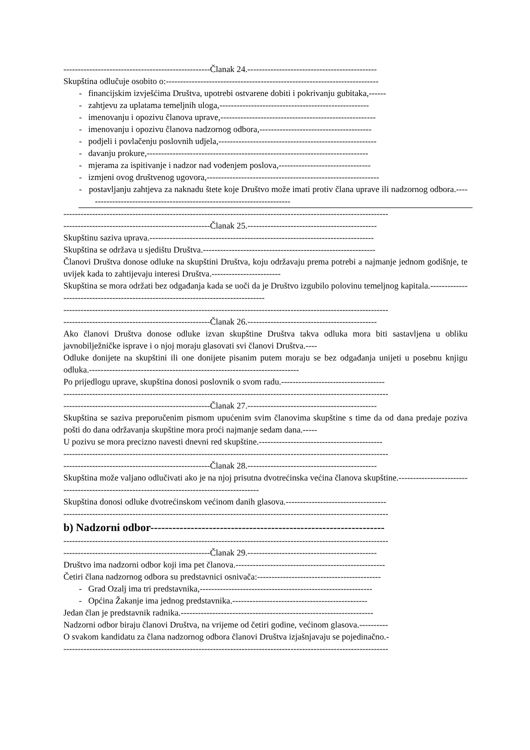---------------------------------------------------Članak 24.---------------------------------------------
Skupština odlučuje osobito o:--------------------------------------------------------------------------
- financijskim izvješćima Društva, upotrebi ostvarene dobiti i pokrivanju gubitaka,------
- zahtjevu za uplatama temeljnih uloga,----------------------------------------------------
- imenovanju i opozivu članova uprave,------------------------------------------------------
- imenovanju i opozivu članova nadzornog odbora,---------------------------------------
- podjeli i povlačenju poslovnih udjela,-------------------------------------------------------
- davanju prokure,-----------------------------------------------------------------------------
- mjerama za ispitivanje i nadzor nad vođenjem poslova,--------------------------------
- izmjeni ovog društvenog ugovora,------------------------------------------------------------
- postavljanju zahtjeva za naknadu štete koje Društvo može imati protiv člana uprave ili nadzornog odbora.------------------------------------------------------------------------
-----------------------------------------------------------------------------------------------------------------
---------------------------------------------------Članak 25.---------------------------------------------
Skupštinu saziva uprava.------------------------------------------------------------------------------
Skupština se održava u sjedištu Društva.------------------------------------------------------------
Članovi Društva donose odluke na skupštini Društva, koju održavaju prema potrebi a najmanje jednom godišnje, te uvijek kada to zahtijevaju interesi Društva.------------------------
Skupština se mora održati bez odgađanja kada se uoči da je Društvo izgubilo polovinu temeljnog kapitala.-----------------------------------------------------------------------------------
-----------------------------------------------------------------------------------------------------------------
---------------------------------------------------Članak 26.---------------------------------------------
Ako članovi Društva donose odluke izvan skupštine Društva takva odluka mora biti sastavljena u obliku javnobilježničke isprave i o njoj moraju glasovati svi članovi Društva.----
Odluke donijete na skupštini ili one donijete pisanim putem moraju se bez odgađanja unijeti u posebnu knjigu odluka.-------------------------------------------------------------------------
Po prijedlogu uprave, skupština donosi poslovnik o svom radu.------------------------------------
-----------------------------------------------------------------------------------------------------------------
---------------------------------------------------Članak 27.---------------------------------------------
Skupština se saziva preporučenim pismom upućenim svim članovima skupštine s time da od dana predaje poziva pošti do dana održavanja skupštine mora proći najmanje sedam dana.-----
U pozivu se mora precizno navesti dnevni red skupštine.-------------------------------------------
-----------------------------------------------------------------------------------------------------------------
---------------------------------------------------Članak 28.---------------------------------------------
Skupština može valjano odlučivati ako je na njoj prisutna dvotrećinska većina članova skupštine.--------------------------------------------------------------------------------------------
Skupština donosi odluke dvotrećinskom većinom danih glasova.-----------------------------------
-----------------------------------------------------------------------------------------------------------------
b) Nadzorni odbor----------------------------------------------------------------
-----------------------------------------------------------------------------------------------------------------
---------------------------------------------------Članak 29.---------------------------------------------
Društvo ima nadzorni odbor koji ima pet članova.----------------------------------------------------
Četiri člana nadzornog odbora su predstavnici osnivača:-------------------------------------------
- Grad Ozalj ima tri predstavnika,------------------------------------------------------------
- Općina Žakanje ima jednog predstavnika.-----------------------------------------------
Jedan član je predstavnik radnika.-------------------------------------------------------------------
Nadzorni odbor biraju članovi Društva, na vrijeme od četiri godine, većinom glasova.----------
O svakom kandidatu za člana nadzornog odbora članovi Društva izjašnjavaju se pojedinačno.-
-----------------------------------------------------------------------------------------------------------------